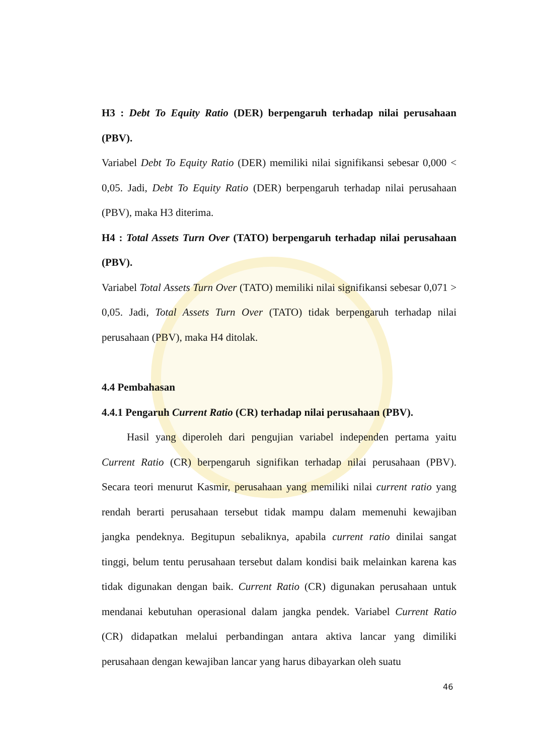H3 : Debt To Equity Ratio (DER) berpengaruh terhadap nilai perusahaan (PBV).
Variabel Debt To Equity Ratio (DER) memiliki nilai signifikansi sebesar 0,000 < 0,05. Jadi, Debt To Equity Ratio (DER) berpengaruh terhadap nilai perusahaan (PBV), maka H3 diterima.
H4 : Total Assets Turn Over (TATO) berpengaruh terhadap nilai perusahaan (PBV).
Variabel Total Assets Turn Over (TATO) memiliki nilai signifikansi sebesar 0,071 > 0,05. Jadi, Total Assets Turn Over (TATO) tidak berpengaruh terhadap nilai perusahaan (PBV), maka H4 ditolak.
4.4 Pembahasan
4.4.1 Pengaruh Current Ratio (CR) terhadap nilai perusahaan (PBV).
Hasil yang diperoleh dari pengujian variabel independen pertama yaitu Current Ratio (CR) berpengaruh signifikan terhadap nilai perusahaan (PBV). Secara teori menurut Kasmir, perusahaan yang memiliki nilai current ratio yang rendah berarti perusahaan tersebut tidak mampu dalam memenuhi kewajiban jangka pendeknya. Begitupun sebaliknya, apabila current ratio dinilai sangat tinggi, belum tentu perusahaan tersebut dalam kondisi baik melainkan karena kas tidak digunakan dengan baik. Current Ratio (CR) digunakan perusahaan untuk mendanai kebutuhan operasional dalam jangka pendek. Variabel Current Ratio (CR) didapatkan melalui perbandingan antara aktiva lancar yang dimiliki perusahaan dengan kewajiban lancar yang harus dibayarkan oleh suatu
46